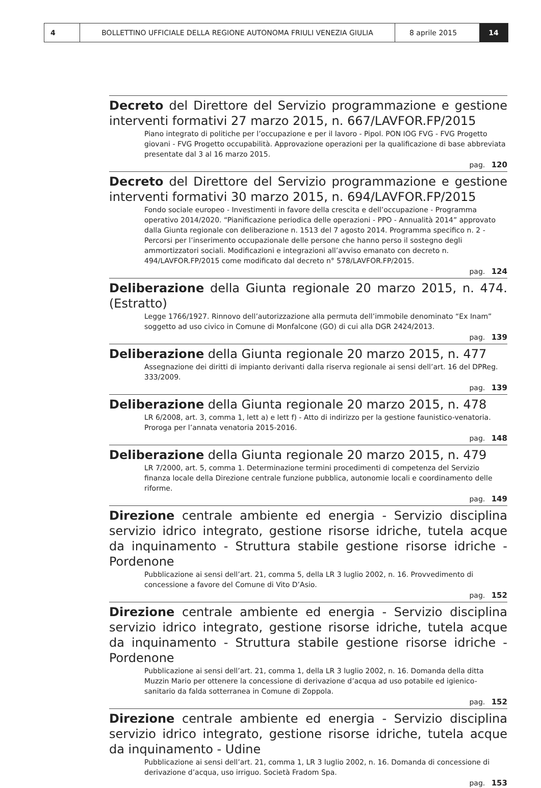4 BOLLETTINO UFFICIALE DELLA REGIONE AUTONOMA FRIULI VENEZIA GIULIA 8 aprile 2015 14
Decreto del Direttore del Servizio programmazione e gestione interventi formativi 27 marzo 2015, n. 667/LAVFOR.FP/2015
Piano integrato di politiche per l’occupazione e per il lavoro - Pipol. PON IOG FVG - FVG Progetto giovani - FVG Progetto occupabilità. Approvazione operazioni per la qualificazione di base abbreviata presentate dal 3 al 16 marzo 2015.
pag. 120
Decreto del Direttore del Servizio programmazione e gestione interventi formativi 30 marzo 2015, n. 694/LAVFOR.FP/2015
Fondo sociale europeo - Investimenti in favore della crescita e dell’occupazione - Programma operativo 2014/2020. “Pianificazione periodica delle operazioni - PPO - Annualità 2014” approvato dalla Giunta regionale con deliberazione n. 1513 del 7 agosto 2014. Programma specifico n. 2 - Percorsi per l’inserimento occupazionale delle persone che hanno perso il sostegno degli ammortizzatori sociali. Modificazioni e integrazioni all’avviso emanato con decreto n. 494/LAVFOR.FP/2015 come modificato dal decreto n° 578/LAVFOR.FP/2015.
pag. 124
Deliberazione della Giunta regionale 20 marzo 2015, n. 474. (Estratto)
Legge 1766/1927. Rinnovo dell’autorizzazione alla permuta dell’immobile denominato “Ex Inam” soggetto ad uso civico in Comune di Monfalcone (GO) di cui alla DGR 2424/2013.
pag. 139
Deliberazione della Giunta regionale 20 marzo 2015, n. 477
Assegnazione dei diritti di impianto derivanti dalla riserva regionale ai sensi dell’art. 16 del DPReg. 333/2009.
pag. 139
Deliberazione della Giunta regionale 20 marzo 2015, n. 478
LR 6/2008, art. 3, comma 1, lett a) e lett f) - Atto di indirizzo per la gestione faunistico-venatoria. Proroga per l’annata venatoria 2015-2016.
pag. 148
Deliberazione della Giunta regionale 20 marzo 2015, n. 479
LR 7/2000, art. 5, comma 1. Determinazione termini procedimenti di competenza del Servizio finanza locale della Direzione centrale funzione pubblica, autonomie locali e coordinamento delle riforme.
pag. 149
Direzione centrale ambiente ed energia - Servizio disciplina servizio idrico integrato, gestione risorse idriche, tutela acque da inquinamento - Struttura stabile gestione risorse idriche - Pordenone
Pubblicazione ai sensi dell’art. 21, comma 5, della LR 3 luglio 2002, n. 16. Provvedimento di concessione a favore del Comune di Vito D’Asio.
pag. 152
Direzione centrale ambiente ed energia - Servizio disciplina servizio idrico integrato, gestione risorse idriche, tutela acque da inquinamento - Struttura stabile gestione risorse idriche - Pordenone
Pubblicazione ai sensi dell’art. 21, comma 1, della LR 3 luglio 2002, n. 16. Domanda della ditta Muzzin Mario per ottenere la concessione di derivazione d’acqua ad uso potabile ed igienico-sanitario da falda sotterranea in Comune di Zoppola.
pag. 152
Direzione centrale ambiente ed energia - Servizio disciplina servizio idrico integrato, gestione risorse idriche, tutela acque da inquinamento - Udine
Pubblicazione ai sensi dell’art. 21, comma 1, LR 3 luglio 2002, n. 16. Domanda di concessione di derivazione d’acqua, uso irriguo. Società Fradom Spa.
pag. 153